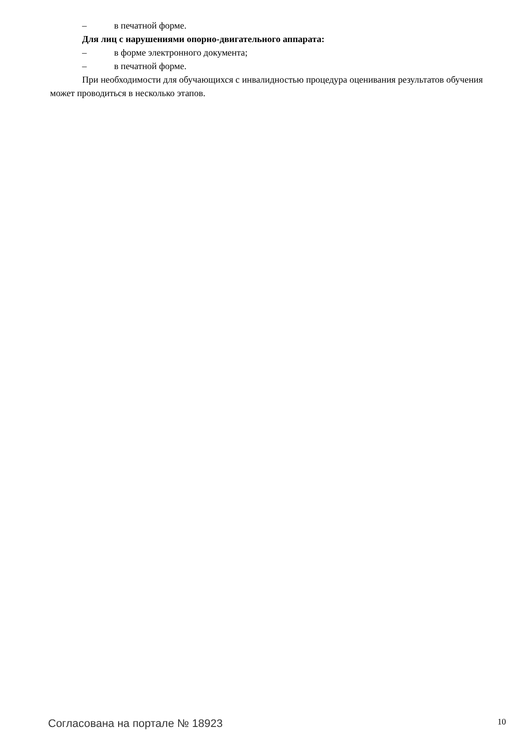– в печатной форме.
Для лиц с нарушениями опорно-двигательного аппарата:
– в форме электронного документа;
– в печатной форме.
При необходимости для обучающихся с инвалидностью процедура оценивания результатов обучения может проводиться в несколько этапов.
Согласована на портале № 18923
10